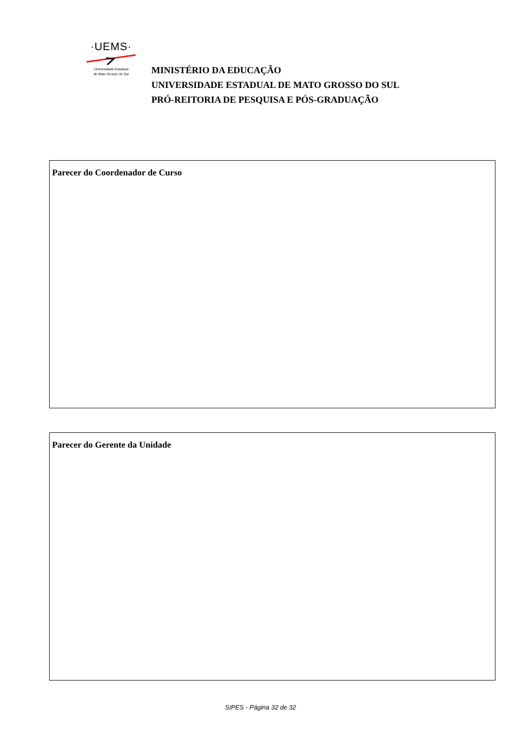·UEMS·
Universidade Estadual
de Mato Grosso do Sul
MINISTÉRIO DA EDUCAÇÃO
UNIVERSIDADE ESTADUAL DE MATO GROSSO DO SUL
PRÓ-REITORIA DE PESQUISA E PÓS-GRADUAÇÃO
Parecer do Coordenador de Curso
Parecer do Gerente da Unidade
SIPES - Página 32 de 32